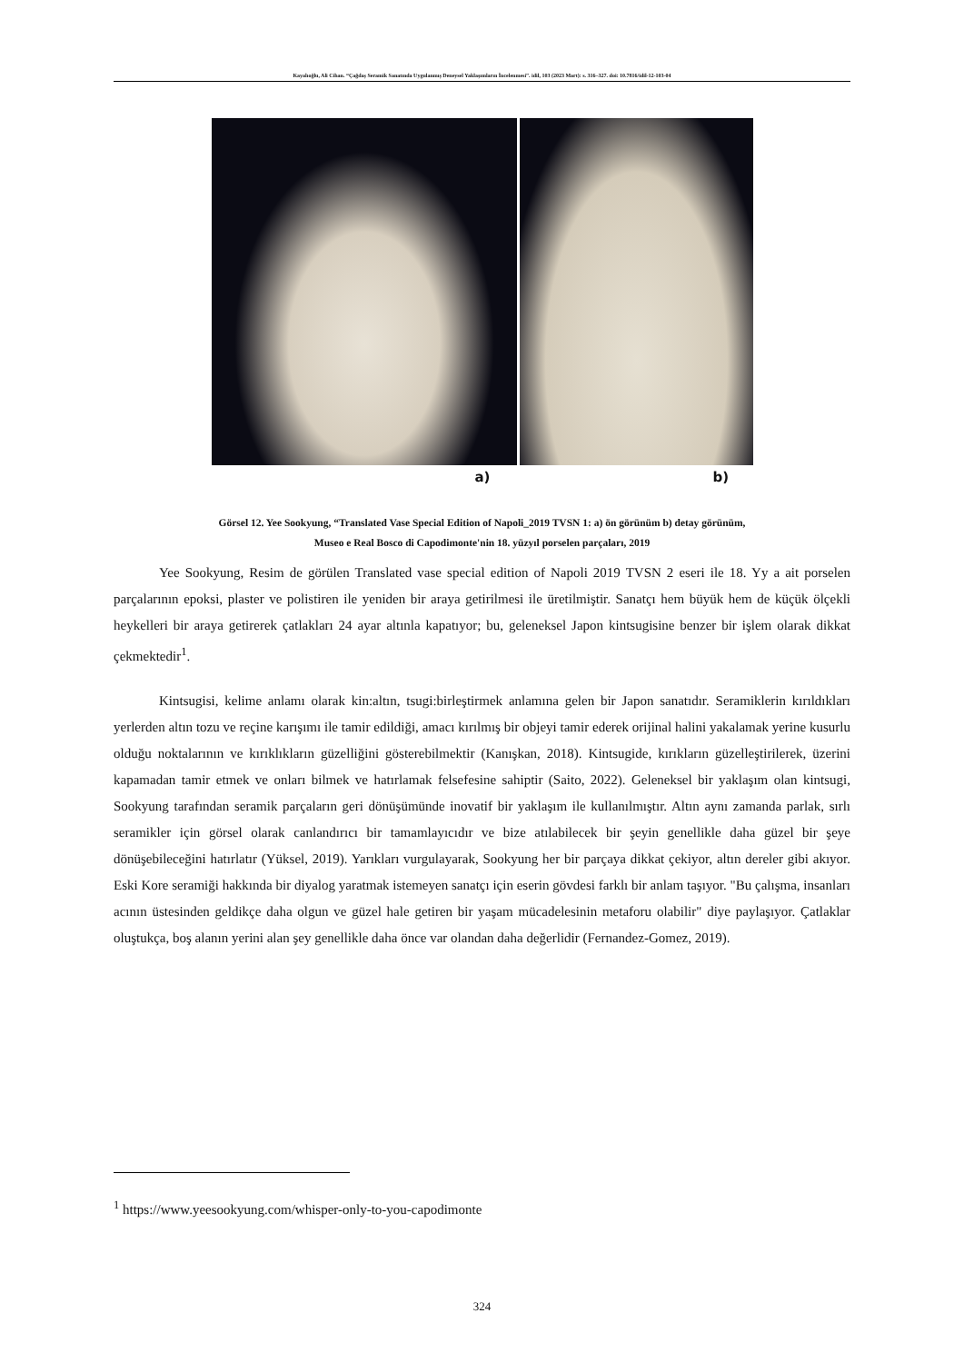Kayalıoğlu, Ali Cihan. “Çağdaş Seramik Sanatında Uygulanmış Deneysel Yaklaşımların İncelenmesi”. idil, 103 (2023 Mart): s. 316–327. doi: 10.7816/idil-12-103-04
a) b)
Görsel 12. Yee Sookyung, “Translated Vase Special Edition of Napoli_2019 TVSN 1: a) ön görünüm b) detay görünüm,
Museo e Real Bosco di Capodimonte'nin 18. yüzyıl porselen parçaları, 2019
Yee Sookyung, Resim de görülen Translated vase special edition of Napoli 2019 TVSN 2 eseri ile 18. Yy a ait porselen parçalarının epoksi, plaster ve polistiren ile yeniden bir araya getirilmesi ile üretilmiştir. Sanatçı hem büyük hem de küçük ölçekli heykelleri bir araya getirerek çatlakları 24 ayar altınla kapatıyor; bu, geleneksel Japon kintsugisine benzer bir işlem olarak dikkat çekmektedir<sup>1</sup>.
Kintsugisi, kelime anlamı olarak kin:altın, tsugi:birleştirmek anlamına gelen bir Japon sanatıdır. Seramiklerin kırıldıkları yerlerden altın tozu ve reçine karışımı ile tamir edildiği, amacı kırılmış bir objeyi tamir ederek orijinal halini yakalamak yerine kusurlu olduğu noktalarının ve kırıklıkların güzelliğini gösterebilmektir (Kanışkan, 2018). Kintsugide, kırıkların güzelleştirilerek, üzerini kapamadan tamir etmek ve onları bilmek ve hatırlamak felsefesine sahiptir (Saito, 2022). Geleneksel bir yaklaşım olan kintsugi, Sookyung tarafından seramik parçaların geri dönüşümünde inovatif bir yaklaşım ile kullanılmıştır. Altın aynı zamanda parlak, sırlı seramikler için görsel olarak canlandırıcı bir tamamlayıcıdır ve bize atılabilecek bir şeyin genellikle daha güzel bir şeye dönüşebileceğini hatırlatır (Yüksel, 2019). Yarıkları vurgulayarak, Sookyung her bir parçaya dikkat çekiyor, altın dereler gibi akıyor. Eski Kore seramiği hakkında bir diyalog yaratmak istemeyen sanatçı için eserin gövdesi farklı bir anlam taşıyor. "Bu çalışma, insanları acının üstesinden geldikçe daha olgun ve güzel hale getiren bir yaşam mücadelesinin metaforu olabilir" diye paylaşıyor. Çatlaklar oluştukça, boş alanın yerini alan şey genellikle daha önce var olandan daha değerlidir (Fernandez-Gomez, 2019).
<sup>1</sup> https://www.yeesookyung.com/whisper-only-to-you-capodimonte
324